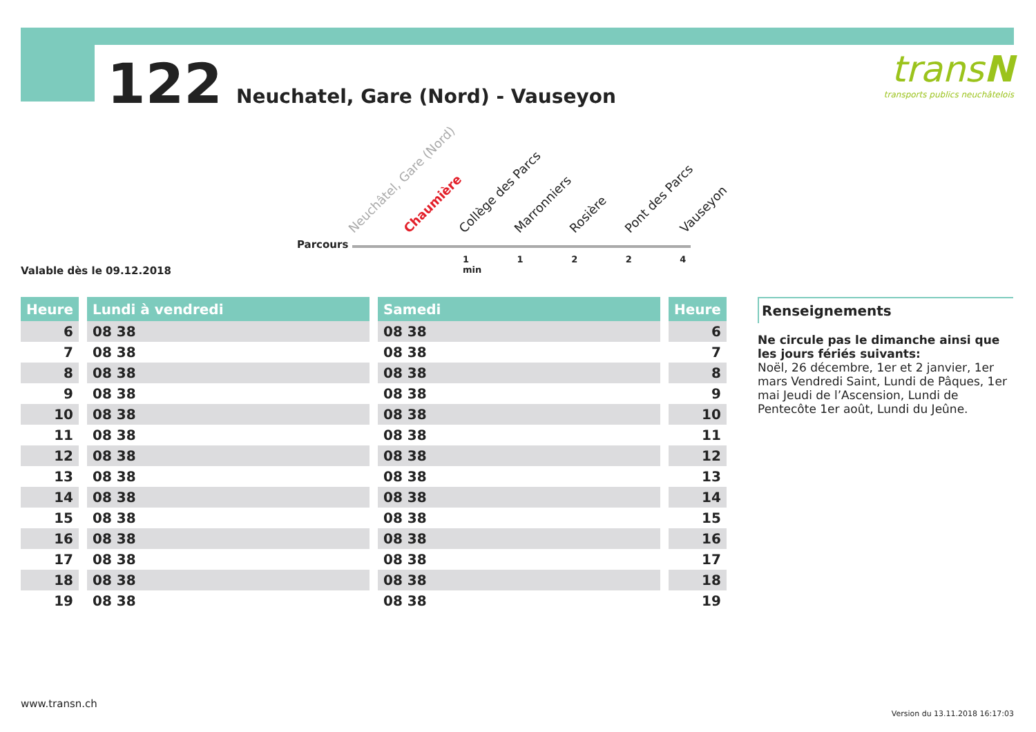122 Neuchatel, Gare (Nord) - Vauseyon
transN
transports publics neuchâtelois
Parcours
Neuchâtel, Gare (Nord) Chaumière Collège des Parcs Marronniers Rosière Pont des Parcs Vauseyon
1 1 2 2 4 min
Valable dès le 09.12.2018
| Heure | | Lundi à vendredi | | Samedi | | Heure |
| --- | --- | --- | --- | --- | --- | --- |
| 6 | | 08 38 | | 08 38 | | 6 |
| 7 | | 08 38 | | 08 38 | | 7 |
| 8 | | 08 38 | | 08 38 | | 8 |
| 9 | | 08 38 | | 08 38 | | 9 |
| 10 | | 08 38 | | 08 38 | | 10 |
| 11 | | 08 38 | | 08 38 | | 11 |
| 12 | | 08 38 | | 08 38 | | 12 |
| 13 | | 08 38 | | 08 38 | | 13 |
| 14 | | 08 38 | | 08 38 | | 14 |
| 15 | | 08 38 | | 08 38 | | 15 |
| 16 | | 08 38 | | 08 38 | | 16 |
| 17 | | 08 38 | | 08 38 | | 17 |
| 18 | | 08 38 | | 08 38 | | 18 |
| 19 | | 08 38 | | 08 38 | | 19 |
Renseignements
Ne circule pas le dimanche ainsi que les jours fériés suivants:
Noël, 26 décembre, 1er et 2 janvier, 1er mars Vendredi Saint, Lundi de Pâques, 1er mai Jeudi de l’Ascension, Lundi de Pentecôte 1er août, Lundi du Jeûne.
www.transn.ch
Version du 13.11.2018 16:17:03